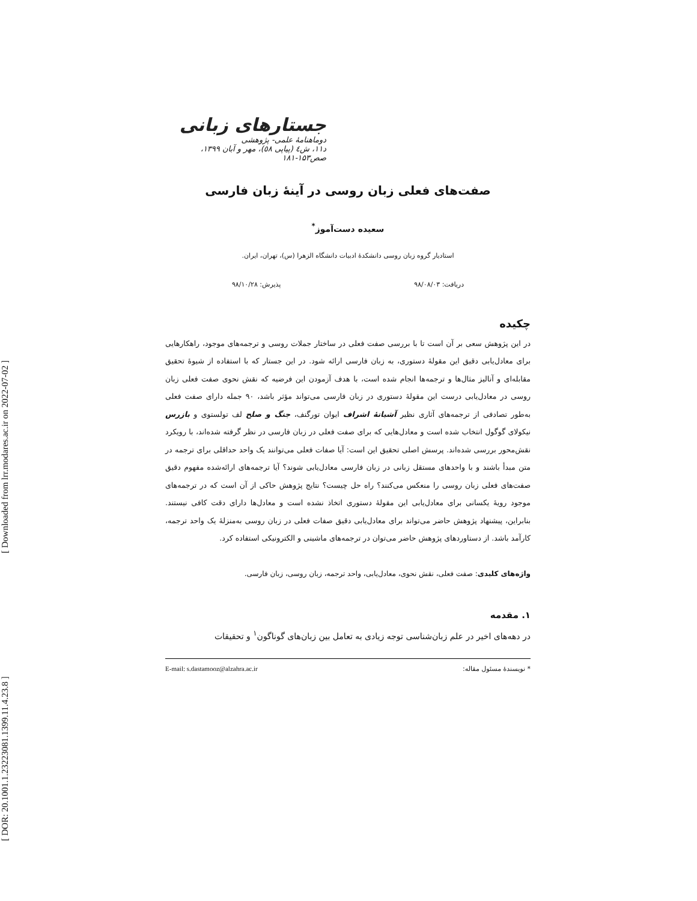[ DOR: 20.1001.1.23223081.1399.11.4.23.8 ] [ Downloaded from lrr.modares.ac.ir on 2022-07-02 ]
جستارهای زبانی
دوماهنامهٔ علمی- پژوهشی
د۱۱، ش٤ (پیاپی ٥٨)، مهر و آبان ۱۳۹۹، صص۱۵۳-۱۸۱
صفت‌های فعلی زبان روسی در آینهٔ زبان فارسی
سعیده دست‌آموز<sup>*</sup>
استادیار گروه زبان روسی دانشکدهٔ ادبیات دانشگاه الزهرا (س)، تهران، ایران.
دریافت: ۹۸/۰۸/۰۳ پذیرش: ۹۸/۱۰/۲۸
چکیده
در این پژوهش سعی بر آن است تا با بررسی صفت فعلی در ساختار جملات روسی و ترجمه‌های موجود، راهکارهایی برای معادل‌یابی دقیق این مقولهٔ دستوری، به زبان فارسی ارائه شود. در این جستار که با استفاده از شیوهٔ تحقیق مقابله‌ای و آنالیز مثال‌ها و ترجمه‌ها انجام شده است، با هدف آزمودن این فرضیه که نقش نحوی صفت فعلی زبان روسی در معادل‌یابی درست این مقولهٔ دستوری در زبان فارسی می‌تواند مؤثر باشد، ۹۰ جمله دارای صفت فعلی به‌طور تصادفی از ترجمه‌های آثاری نظیر آشیانهٔ اشراف ایوان تورگنف، جنگ و صلح لف تولستوی و بازرس نیکولای گوگول انتخاب شده است و معادل‌هایی که برای صفت فعلی در زبان فارسی در نظر گرفته شده‌اند، با رویکرد نقش‌محور بررسی شده‌اند. پرسش اصلی تحقیق این است: آیا صفات فعلی می‌توانند یک واحد حداقلی برای ترجمه در متن مبدأ باشند و با واحدهای مستقل زبانی در زبان فارسی معادل‌یابی شوند؟ آیا ترجمه‌های ارائه‌شده مفهوم دقیق صفت‌های فعلی زبان روسی را منعکس می‌کنند؟ راه حل چیست؟ نتایج پژوهش حاکی از آن است که در ترجمه‌های موجود رویهٔ یکسانی برای معادل‌یابی این مقولهٔ دستوری اتخاذ نشده است و معادل‌ها دارای دقت کافی نیستند. بنابراین، پیشنهاد پژوهش حاضر می‌تواند برای معادل‌یابی دقیق صفات فعلی در زبان روسی به‌منزلهٔ یک واحد ترجمه، کارآمد باشد. از دستاوردهای پژوهش حاضر می‌توان در ترجمه‌های ماشینی و الکترونیکی استفاده کرد.
واژه‌های کلیدی: صفت فعلی، نقش نحوی، معادل‌یابی، واحد ترجمه، زبان روسی، زبان فارسی.
۱. مقدمه
در دهه‌های اخیر در علم زبان‌شناسی توجه زیادی به تعامل بین زبان‌های گوناگون<sup>۱</sup> و تحقیقات
* نویسندهٔ مسئول مقاله: E-mail: s.dastamooz@alzahra.ac.ir